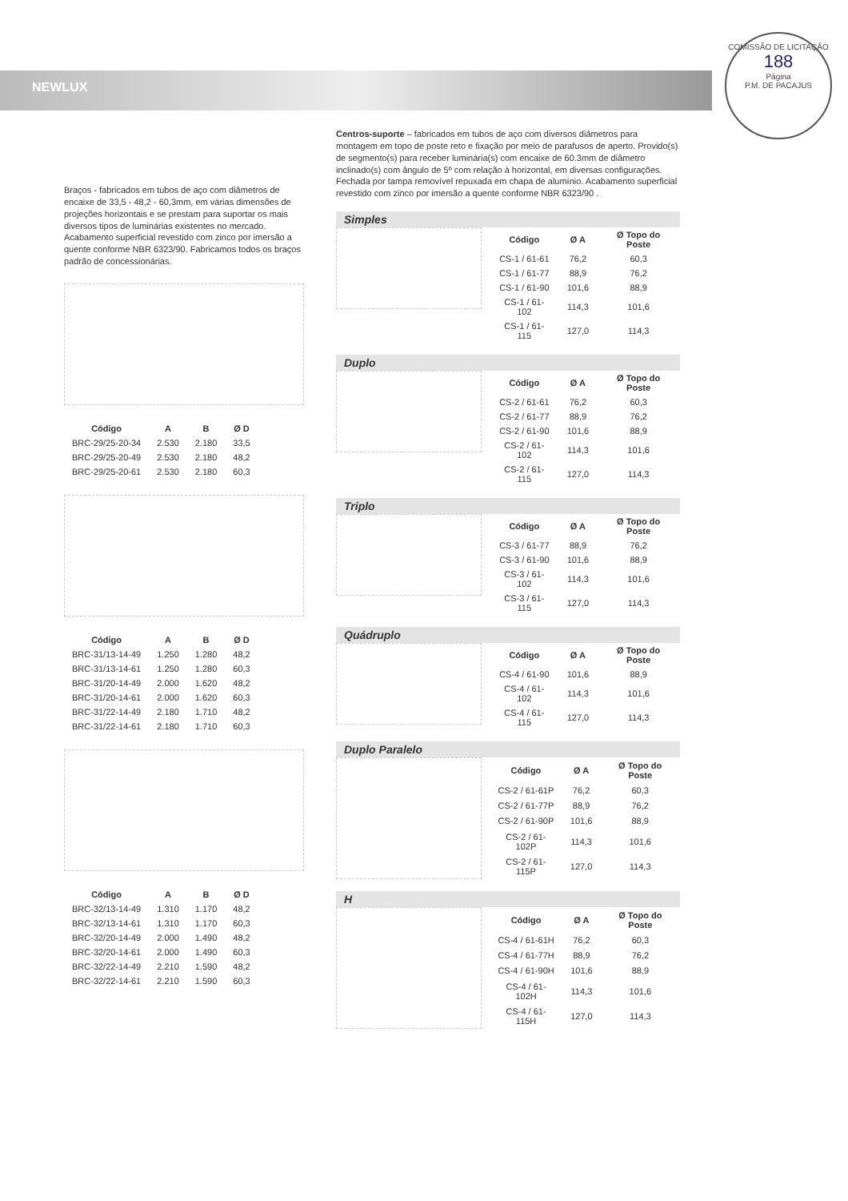NEWLUX
COMISSÃO DE LICITAÇÃO
188
Página
P.M. DE PACAJUS
Braços - fabricados em tubos de aço com diâmetros de encaixe de 33,5 - 48,2 - 60,3mm, em várias dimensões de projeções horizontais e se prestam para suportar os mais diversos tipos de luminárias existentes no mercado. Acabamento superficial revestido com zinco por imersão a quente conforme NBR 6323/90. Fabricamos todos os braços padrão de concessionárias.
| Código | A | B | Ø D |
| --- | --- | --- | --- |
| BRC-29/25-20-34 | 2.530 | 2.180 | 33,5 |
| BRC-29/25-20-49 | 2.530 | 2.180 | 48,2 |
| BRC-29/25-20-61 | 2.530 | 2.180 | 60,3 |
| Código | A | B | Ø D |
| --- | --- | --- | --- |
| BRC-31/13-14-49 | 1.250 | 1.280 | 48,2 |
| BRC-31/13-14-61 | 1.250 | 1.280 | 60,3 |
| BRC-31/20-14-49 | 2.000 | 1.620 | 48,2 |
| BRC-31/20-14-61 | 2.000 | 1.620 | 60,3 |
| BRC-31/22-14-49 | 2.180 | 1.710 | 48,2 |
| BRC-31/22-14-61 | 2.180 | 1.710 | 60,3 |
| Código | A | B | Ø D |
| --- | --- | --- | --- |
| BRC-32/13-14-49 | 1.310 | 1.170 | 48,2 |
| BRC-32/13-14-61 | 1.310 | 1.170 | 60,3 |
| BRC-32/20-14-49 | 2.000 | 1.490 | 48,2 |
| BRC-32/20-14-61 | 2.000 | 1.490 | 60,3 |
| BRC-32/22-14-49 | 2.210 | 1.590 | 48,2 |
| BRC-32/22-14-61 | 2.210 | 1.590 | 60,3 |
Centros-suporte – fabricados em tubos de aço com diversos diâmetros para montagem em topo de poste reto e fixação por meio de parafusos de aperto. Provido(s) de segmento(s) para receber luminária(s) com encaixe de 60.3mm de diâmetro inclinado(s) com ângulo de 5º com relação à horizontal, em diversas configurações. Fechada por tampa removível repuxada em chapa de alumínio. Acabamento superficial revestido com zinco por imersão a quente conforme NBR 6323/90 .
Simples
| Código | Ø A | Ø Topo do Poste |
| --- | --- | --- |
| CS-1 / 61-61 | 76,2 | 60,3 |
| CS-1 / 61-77 | 88,9 | 76,2 |
| CS-1 / 61-90 | 101,6 | 88,9 |
| CS-1 / 61-102 | 114,3 | 101,6 |
| CS-1 / 61-115 | 127,0 | 114,3 |
Duplo
| Código | Ø A | Ø Topo do Poste |
| --- | --- | --- |
| CS-2 / 61-61 | 76,2 | 60,3 |
| CS-2 / 61-77 | 88,9 | 76,2 |
| CS-2 / 61-90 | 101,6 | 88,9 |
| CS-2 / 61-102 | 114,3 | 101,6 |
| CS-2 / 61-115 | 127,0 | 114,3 |
Triplo
| Código | Ø A | Ø Topo do Poste |
| --- | --- | --- |
| CS-3 / 61-77 | 88,9 | 76,2 |
| CS-3 / 61-90 | 101,6 | 88,9 |
| CS-3 / 61-102 | 114,3 | 101,6 |
| CS-3 / 61-115 | 127,0 | 114,3 |
Quádruplo
| Código | Ø A | Ø Topo do Poste |
| --- | --- | --- |
| CS-4 / 61-90 | 101,6 | 88,9 |
| CS-4 / 61-102 | 114,3 | 101,6 |
| CS-4 / 61-115 | 127,0 | 114,3 |
Duplo Paralelo
| Código | Ø A | Ø Topo do Poste |
| --- | --- | --- |
| CS-2 / 61-61P | 76,2 | 60,3 |
| CS-2 / 61-77P | 88,9 | 76,2 |
| CS-2 / 61-90P | 101,6 | 88,9 |
| CS-2 / 61-102P | 114,3 | 101,6 |
| CS-2 / 61-115P | 127,0 | 114,3 |
H
| Código | Ø A | Ø Topo do Poste |
| --- | --- | --- |
| CS-4 / 61-61H | 76,2 | 60,3 |
| CS-4 / 61-77H | 88,9 | 76,2 |
| CS-4 / 61-90H | 101,6 | 88,9 |
| CS-4 / 61-102H | 114,3 | 101,6 |
| CS-4 / 61-115H | 127,0 | 114,3 |